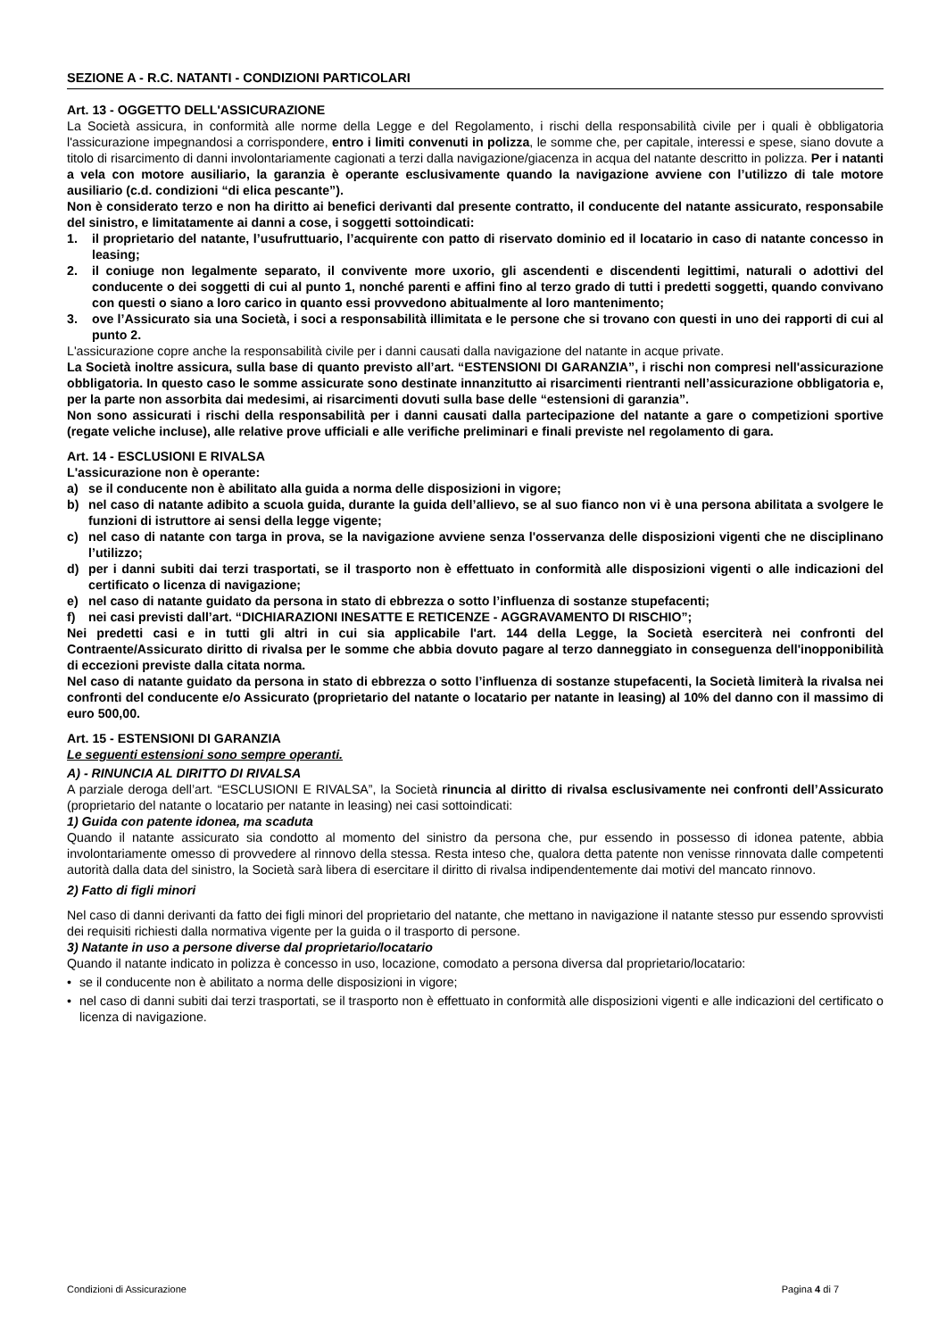SEZIONE A - R.C. NATANTI - CONDIZIONI PARTICOLARI
Art. 13 - OGGETTO DELL'ASSICURAZIONE
La Società assicura, in conformità alle norme della Legge e del Regolamento, i rischi della responsabilità civile per i quali è obbligatoria l'assicurazione impegnandosi a corrispondere, entro i limiti convenuti in polizza, le somme che, per capitale, interessi e spese, siano dovute a titolo di risarcimento di danni involontariamente cagionati a terzi dalla navigazione/giacenza in acqua del natante descritto in polizza. Per i natanti a vela con motore ausiliario, la garanzia è operante esclusivamente quando la navigazione avviene con l’utilizzo di tale motore ausiliario (c.d. condizioni “di elica pescante”).
Non è considerato terzo e non ha diritto ai benefici derivanti dal presente contratto, il conducente del natante assicurato, responsabile del sinistro, e limitatamente ai danni a cose, i soggetti sottoindicati:
1. il proprietario del natante, l’usufruttuario, l’acquirente con patto di riservato dominio ed il locatario in caso di natante concesso in leasing;
2. il coniuge non legalmente separato, il convivente more uxorio, gli ascendenti e discendenti legittimi, naturali o adottivi del conducente o dei soggetti di cui al punto 1, nonché parenti e affini fino al terzo grado di tutti i predetti soggetti, quando convivano con questi o siano a loro carico in quanto essi provvedono abitualmente al loro mantenimento;
3. ove l’Assicurato sia una Società, i soci a responsabilità illimitata e le persone che si trovano con questi in uno dei rapporti di cui al punto 2.
L'assicurazione copre anche la responsabilità civile per i danni causati dalla navigazione del natante in acque private.
La Società inoltre assicura, sulla base di quanto previsto all’art. “ESTENSIONI DI GARANZIA”, i rischi non compresi nell'assicurazione obbligatoria. In questo caso le somme assicurate sono destinate innanzitutto ai risarcimenti rientranti nell’assicurazione obbligatoria e, per la parte non assorbita dai medesimi, ai risarcimenti dovuti sulla base delle “estensioni di garanzia”.
Non sono assicurati i rischi della responsabilità per i danni causati dalla partecipazione del natante a gare o competizioni sportive (regate veliche incluse), alle relative prove ufficiali e alle verifiche preliminari e finali previste nel regolamento di gara.
Art. 14 - ESCLUSIONI E RIVALSA
L'assicurazione non è operante:
a) se il conducente non è abilitato alla guida a norma delle disposizioni in vigore;
b) nel caso di natante adibito a scuola guida, durante la guida dell’allievo, se al suo fianco non vi è una persona abilitata a svolgere le funzioni di istruttore ai sensi della legge vigente;
c) nel caso di natante con targa in prova, se la navigazione avviene senza l'osservanza delle disposizioni vigenti che ne disciplinano l’utilizzo;
d) per i danni subiti dai terzi trasportati, se il trasporto non è effettuato in conformità alle disposizioni vigenti o alle indicazioni del certificato o licenza di navigazione;
e) nel caso di natante guidato da persona in stato di ebbrezza o sotto l’influenza di sostanze stupefacenti;
f) nei casi previsti dall’art. “DICHIARAZIONI INESATTE E RETICENZE - AGGRAVAMENTO DI RISCHIO”;
Nei predetti casi e in tutti gli altri in cui sia applicabile l'art. 144 della Legge, la Società eserciterà nei confronti del Contraente/Assicurato diritto di rivalsa per le somme che abbia dovuto pagare al terzo danneggiato in conseguenza dell'inopponibilità di eccezioni previste dalla citata norma.
Nel caso di natante guidato da persona in stato di ebbrezza o sotto l’influenza di sostanze stupefacenti, la Società limiterà la rivalsa nei confronti del conducente e/o Assicurato (proprietario del natante o locatario per natante in leasing) al 10% del danno con il massimo di euro 500,00.
Art. 15 - ESTENSIONI DI GARANZIA
Le seguenti estensioni sono sempre operanti.
A) - RINUNCIA AL DIRITTO DI RIVALSA
A parziale deroga dell’art. “ESCLUSIONI E RIVALSA”, la Società rinuncia al diritto di rivalsa esclusivamente nei confronti dell’Assicurato (proprietario del natante o locatario per natante in leasing) nei casi sottoindicati:
1) Guida con patente idonea, ma scaduta
Quando il natante assicurato sia condotto al momento del sinistro da persona che, pur essendo in possesso di idonea patente, abbia involontariamente omesso di provvedere al rinnovo della stessa. Resta inteso che, qualora detta patente non venisse rinnovata dalle competenti autorità dalla data del sinistro, la Società sarà libera di esercitare il diritto di rivalsa indipendentemente dai motivi del mancato rinnovo.
2) Fatto di figli minori
Nel caso di danni derivanti da fatto dei figli minori del proprietario del natante, che mettano in navigazione il natante stesso pur essendo sprovvisti dei requisiti richiesti dalla normativa vigente per la guida o il trasporto di persone.
3) Natante in uso a persone diverse dal proprietario/locatario
Quando il natante indicato in polizza è concesso in uso, locazione, comodato a persona diversa dal proprietario/locatario:
• se il conducente non è abilitato a norma delle disposizioni in vigore;
• nel caso di danni subiti dai terzi trasportati, se il trasporto non è effettuato in conformità alle disposizioni vigenti e alle indicazioni del certificato o licenza di navigazione.
Condizioni di Assicurazione Pagina 4 di 7